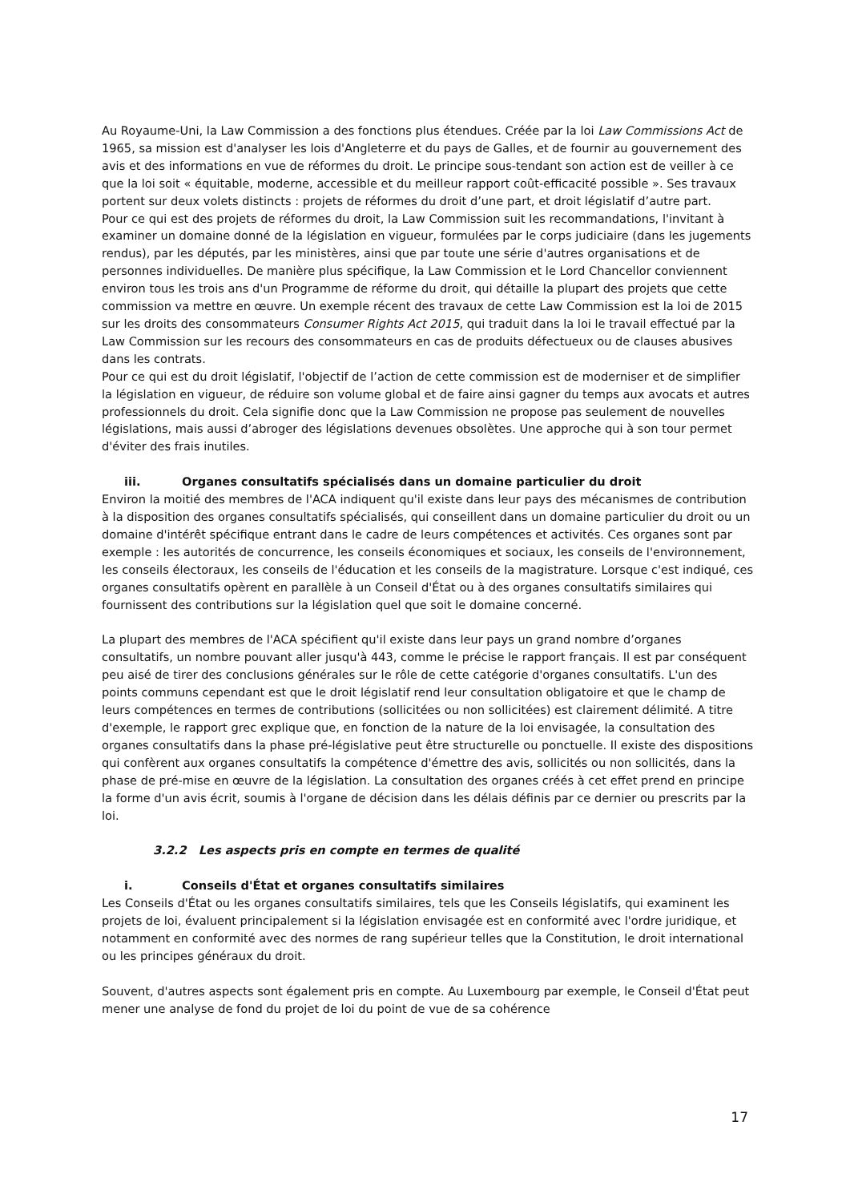Au Royaume-Uni, la Law Commission a des fonctions plus étendues. Créée par la loi Law Commissions Act de 1965, sa mission est d'analyser les lois d'Angleterre et du pays de Galles, et de fournir au gouvernement des avis et des informations en vue de réformes du droit. Le principe sous-tendant son action est de veiller à ce que la loi soit « équitable, moderne, accessible et du meilleur rapport coût-efficacité possible ». Ses travaux portent sur deux volets distincts : projets de réformes du droit d’une part, et droit législatif d’autre part.
Pour ce qui est des projets de réformes du droit, la Law Commission suit les recommandations, l'invitant à examiner un domaine donné de la législation en vigueur, formulées par le corps judiciaire (dans les jugements rendus), par les députés, par les ministères, ainsi que par toute une série d'autres organisations et de personnes individuelles. De manière plus spécifique, la Law Commission et le Lord Chancellor conviennent environ tous les trois ans d'un Programme de réforme du droit, qui détaille la plupart des projets que cette commission va mettre en œuvre. Un exemple récent des travaux de cette Law Commission est la loi de 2015 sur les droits des consommateurs Consumer Rights Act 2015, qui traduit dans la loi le travail effectué par la Law Commission sur les recours des consommateurs en cas de produits défectueux ou de clauses abusives dans les contrats.
Pour ce qui est du droit législatif, l'objectif de l’action de cette commission est de moderniser et de simplifier la législation en vigueur, de réduire son volume global et de faire ainsi gagner du temps aux avocats et autres professionnels du droit. Cela signifie donc que la Law Commission ne propose pas seulement de nouvelles législations, mais aussi d’abroger des législations devenues obsolètes. Une approche qui à son tour permet d'éviter des frais inutiles.
iii. Organes consultatifs spécialisés dans un domaine particulier du droit
Environ la moitié des membres de l'ACA indiquent qu'il existe dans leur pays des mécanismes de contribution à la disposition des organes consultatifs spécialisés, qui conseillent dans un domaine particulier du droit ou un domaine d'intérêt spécifique entrant dans le cadre de leurs compétences et activités. Ces organes sont par exemple : les autorités de concurrence, les conseils économiques et sociaux, les conseils de l'environnement, les conseils électoraux, les conseils de l'éducation et les conseils de la magistrature. Lorsque c'est indiqué, ces organes consultatifs opèrent en parallèle à un Conseil d'État ou à des organes consultatifs similaires qui fournissent des contributions sur la législation quel que soit le domaine concerné.
La plupart des membres de l'ACA spécifient qu'il existe dans leur pays un grand nombre d’organes consultatifs, un nombre pouvant aller jusqu'à 443, comme le précise le rapport français. Il est par conséquent peu aisé de tirer des conclusions générales sur le rôle de cette catégorie d'organes consultatifs. L'un des points communs cependant est que le droit législatif rend leur consultation obligatoire et que le champ de leurs compétences en termes de contributions (sollicitées ou non sollicitées) est clairement délimité. A titre d'exemple, le rapport grec explique que, en fonction de la nature de la loi envisagée, la consultation des organes consultatifs dans la phase pré-législative peut être structurelle ou ponctuelle. Il existe des dispositions qui confèrent aux organes consultatifs la compétence d'émettre des avis, sollicités ou non sollicités, dans la phase de pré-mise en œuvre de la législation. La consultation des organes créés à cet effet prend en principe la forme d'un avis écrit, soumis à l'organe de décision dans les délais définis par ce dernier ou prescrits par la loi.
3.2.2 Les aspects pris en compte en termes de qualité
i. Conseils d'État et organes consultatifs similaires
Les Conseils d'État ou les organes consultatifs similaires, tels que les Conseils législatifs, qui examinent les projets de loi, évaluent principalement si la législation envisagée est en conformité avec l'ordre juridique, et notamment en conformité avec des normes de rang supérieur telles que la Constitution, le droit international ou les principes généraux du droit.
Souvent, d'autres aspects sont également pris en compte. Au Luxembourg par exemple, le Conseil d'État peut mener une analyse de fond du projet de loi du point de vue de sa cohérence
17